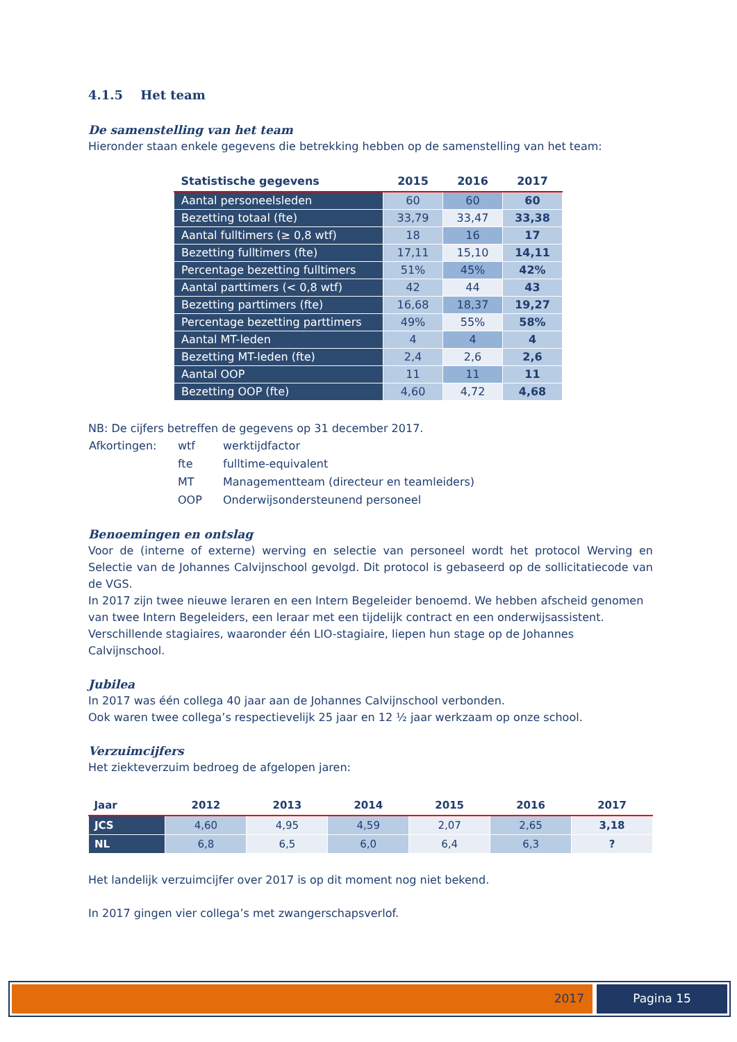4.1.5 Het team
De samenstelling van het team
Hieronder staan enkele gegevens die betrekking hebben op de samenstelling van het team:
| Statistische gegevens | 2015 | 2016 | 2017 |
| --- | --- | --- | --- |
| Aantal personeelsleden | 60 | 60 | 60 |
| Bezetting totaal (fte) | 33,79 | 33,47 | 33,38 |
| Aantal fulltimers (≥ 0,8 wtf) | 18 | 16 | 17 |
| Bezetting fulltimers (fte) | 17,11 | 15,10 | 14,11 |
| Percentage bezetting fulltimers | 51% | 45% | 42% |
| Aantal parttimers (< 0,8 wtf) | 42 | 44 | 43 |
| Bezetting parttimers (fte) | 16,68 | 18,37 | 19,27 |
| Percentage bezetting parttimers | 49% | 55% | 58% |
| Aantal MT-leden | 4 | 4 | 4 |
| Bezetting MT-leden (fte) | 2,4 | 2,6 | 2,6 |
| Aantal OOP | 11 | 11 | 11 |
| Bezetting OOP (fte) | 4,60 | 4,72 | 4,68 |
NB: De cijfers betreffen de gegevens op 31 december 2017.
| Afkortingen: | wtf | werktijdfactor |
| | fte | fulltime-equivalent |
| | MT | Managementteam (directeur en teamleiders) |
| | OOP | Onderwijsondersteunend personeel |
Benoemingen en ontslag
Voor de (interne of externe) werving en selectie van personeel wordt het protocol Werving en Selectie van de Johannes Calvijnschool gevolgd. Dit protocol is gebaseerd op de sollicitatiecode van de VGS.
In 2017 zijn twee nieuwe leraren en een Intern Begeleider benoemd. We hebben afscheid genomen van twee Intern Begeleiders, een leraar met een tijdelijk contract en een onderwijsassistent.
Verschillende stagiaires, waaronder één LIO-stagiaire, liepen hun stage op de Johannes Calvijnschool.
Jubilea
In 2017 was één collega 40 jaar aan de Johannes Calvijnschool verbonden.
Ook waren twee collega’s respectievelijk 25 jaar en 12 ½ jaar werkzaam op onze school.
Verzuimcijfers
Het ziekteverzuim bedroeg de afgelopen jaren:
| Jaar | 2012 | 2013 | 2014 | 2015 | 2016 | 2017 |
| --- | --- | --- | --- | --- | --- | --- |
| JCS | 4,60 | 4,95 | 4,59 | 2,07 | 2,65 | 3,18 |
| NL | 6,8 | 6,5 | 6,0 | 6,4 | 6,3 | ? |
Het landelijk verzuimcijfer over 2017 is op dit moment nog niet bekend.
In 2017 gingen vier collega’s met zwangerschapsverlof.
2017 Pagina 15